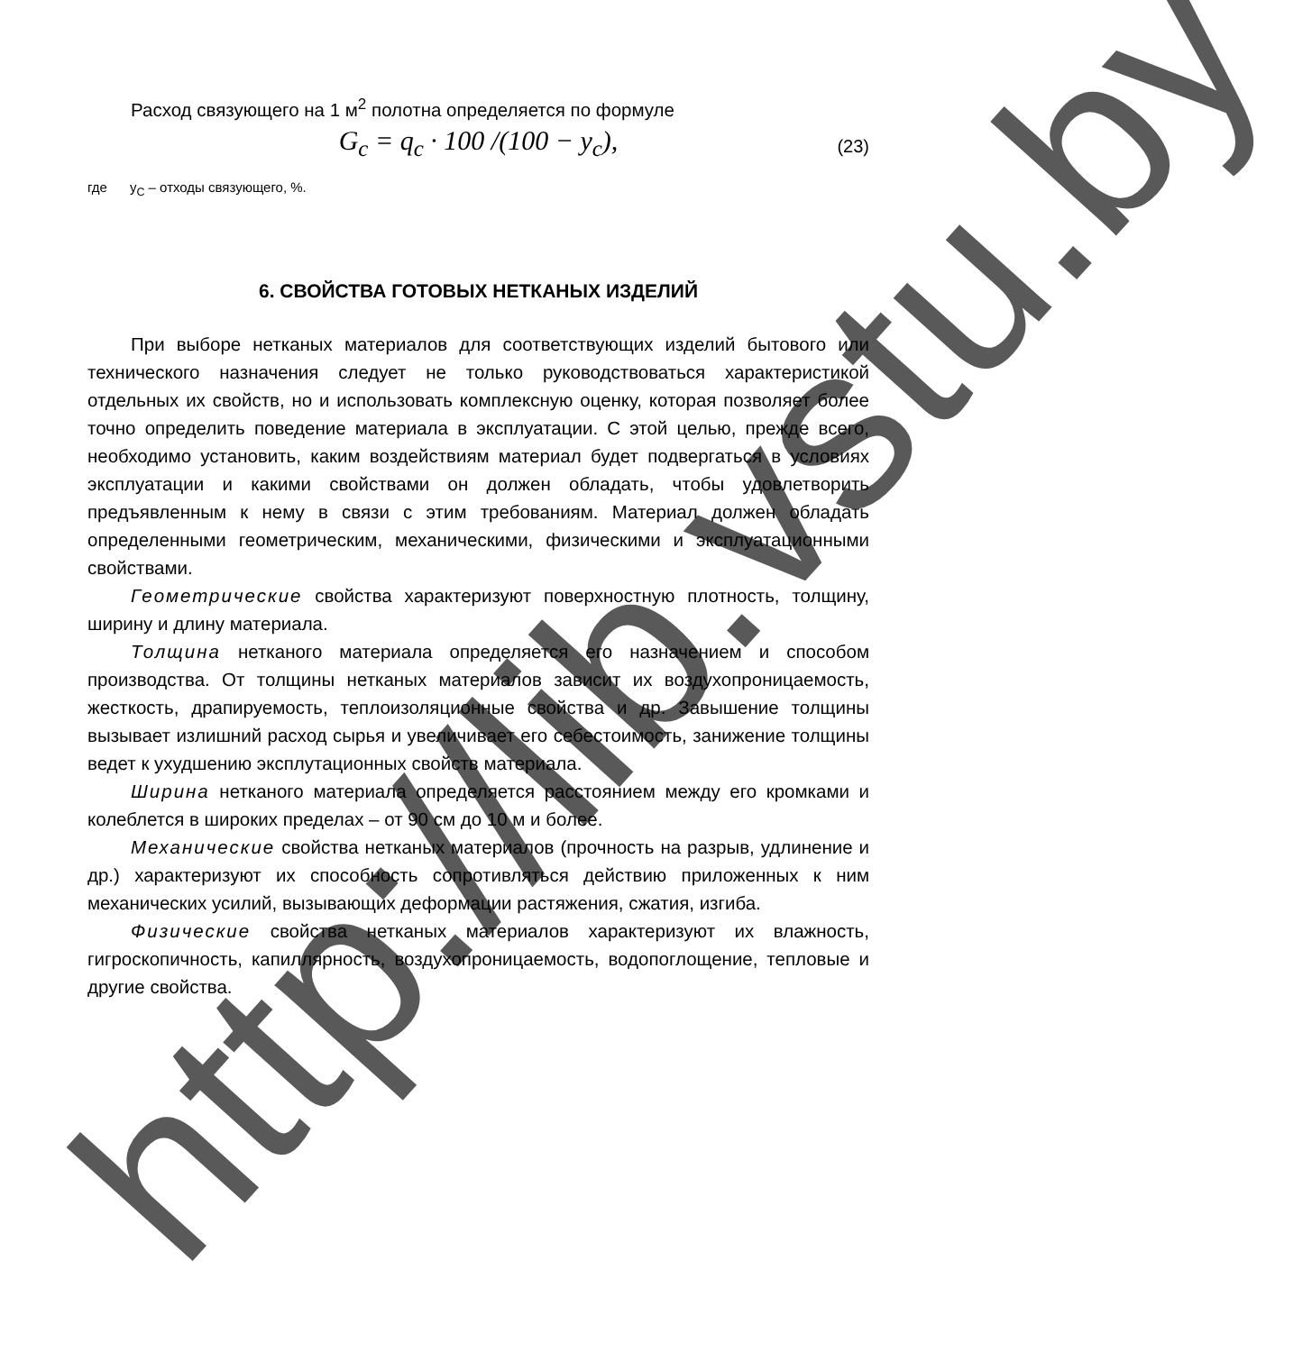Расход связующего на 1 м<sup>2</sup> полотна определяется по формуле
G<sub>c</sub> = q<sub>c</sub> · 100 /(100 − y<sub>c</sub>), (23)
где у<sub>С</sub> – отходы связующего, %.
6. СВОЙСТВА ГОТОВЫХ НЕТКАНЫХ ИЗДЕЛИЙ
При выборе нетканых материалов для соответствующих изделий бытового или технического назначения следует не только руководствоваться характеристикой отдельных их свойств, но и использовать комплексную оценку, которая позволяет более точно определить поведение материала в эксплуатации. С этой целью, прежде всего, необходимо установить, каким воздействиям материал будет подвергаться в условиях эксплуатации и какими свойствами он должен обладать, чтобы удовлетворить предъявленным к нему в связи с этим требованиям. Материал должен обладать определенными геометрическим, механическими, физическими и эксплуатационными свойствами.
Геометрические свойства характеризуют поверхностную плотность, толщину, ширину и длину материала.
Толщина нетканого материала определяется его назначением и способом производства. От толщины нетканых материалов зависит их воздухопроницаемость, жесткость, драпируемость, теплоизоляционные свойства и др. Завышение толщины вызывает излишний расход сырья и увеличивает его себестоимость, занижение толщины ведет к ухудшению эксплутационных свойств материала.
Ширина нетканого материала определяется расстоянием между его кромками и колеблется в широких пределах – от 90 см до 10 м и более.
Механические свойства нетканых материалов (прочность на разрыв, удлинение и др.) характеризуют их способность сопротивляться действию приложенных к ним механических усилий, вызывающих деформации растяжения, сжатия, изгиба.
Физические свойства нетканых материалов характеризуют их влажность, гигроскопичность, капиллярность, воздухопроницаемость, водопоглощение, тепловые и другие свойства.
http://lib.vstu.by